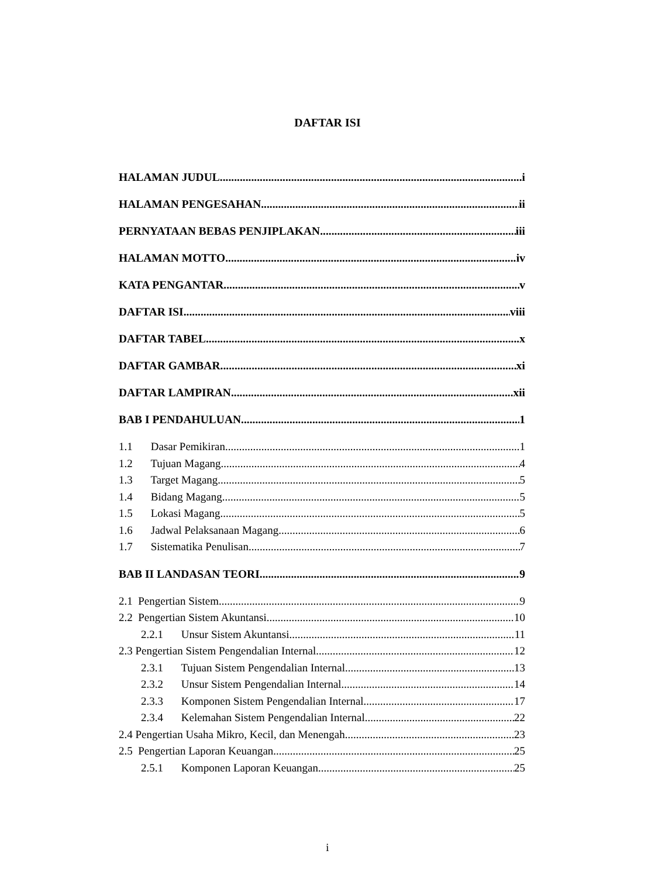DAFTAR ISI
HALAMAN JUDUL i
HALAMAN PENGESAHAN ii
PERNYATAAN BEBAS PENJIPLAKAN iii
HALAMAN MOTTO iv
KATA PENGANTAR v
DAFTAR ISI viii
DAFTAR TABEL x
DAFTAR GAMBAR xi
DAFTAR LAMPIRAN xii
BAB I PENDAHULUAN 1
1.1 Dasar Pemikiran 1
1.2 Tujuan Magang 4
1.3 Target Magang 5
1.4 Bidang Magang 5
1.5 Lokasi Magang 5
1.6 Jadwal Pelaksanaan Magang 6
1.7 Sistematika Penulisan 7
BAB II LANDASAN TEORI 9
2.1 Pengertian Sistem 9
2.2 Pengertian Sistem Akuntansi 10
2.2.1 Unsur Sistem Akuntansi 11
2.3 Pengertian Sistem Pengendalian Internal 12
2.3.1 Tujuan Sistem Pengendalian Internal 13
2.3.2 Unsur Sistem Pengendalian Internal 14
2.3.3 Komponen Sistem Pengendalian Internal 17
2.3.4 Kelemahan Sistem Pengendalian Internal 22
2.4 Pengertian Usaha Mikro, Kecil, dan Menengah 23
2.5 Pengertian Laporan Keuangan 25
2.5.1 Komponen Laporan Keuangan 25
i